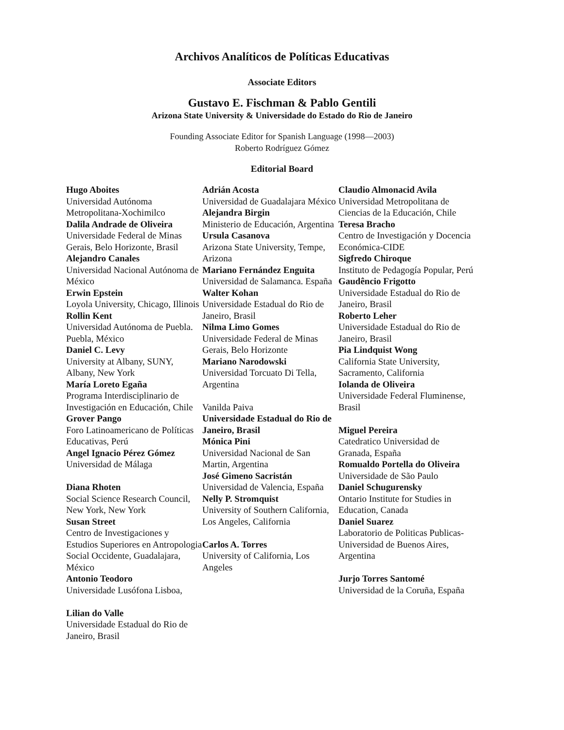Archivos Analíticos de Políticas Educativas
Associate Editors
Gustavo E. Fischman & Pablo Gentili
Arizona State University & Universidade do Estado do Rio de Janeiro
Founding Associate Editor for Spanish Language (1998—2003)
Roberto Rodríguez Gómez
Editorial Board
Hugo Aboites
Universidad Autónoma Metropolitana-Xochimilco
Dalila Andrade de Oliveira
Universidade Federal de Minas Gerais, Belo Horizonte, Brasil
Alejandro Canales
Universidad Nacional Autónoma de México
Erwin Epstein
Loyola University, Chicago, Illinois
Rollin Kent
Universidad Autónoma de Puebla. Puebla, México
Daniel C. Levy
University at Albany, SUNY, Albany, New York
María Loreto Egaña
Programa Interdisciplinario de Investigación en Educación, Chile
Grover Pango
Foro Latinoamericano de Políticas Educativas, Perú
Angel Ignacio Pérez Gómez
Universidad de Málaga
Diana Rhoten
Social Science Research Council, New York, New York
Susan Street
Centro de Investigaciones y Estudios Superiores en Antropologia Social Occidente, Guadalajara, México
Antonio Teodoro
Universidade Lusófona Lisboa,
Lilian do Valle
Universidade Estadual do Rio de Janeiro, Brasil
Adrián Acosta
Universidad de Guadalajara México
Alejandra Birgin
Ministerio de Educación, Argentina
Ursula Casanova
Arizona State University, Tempe, Arizona
Mariano Fernández Enguita
Universidad de Salamanca. España
Walter Kohan
Universidade Estadual do Rio de Janeiro, Brasil
Nilma Limo Gomes
Universidade Federal de Minas Gerais, Belo Horizonte
Mariano Narodowski
Universidad Torcuato Di Tella, Argentina
Vanilda Paiva
Universidade Estadual do Rio de Janeiro, Brasil
Mónica Pini
Universidad Nacional de San Martin, Argentina
José Gimeno Sacristán
Universidad de Valencia, España
Nelly P. Stromquist
University of Southern California, Los Angeles, California
Carlos A. Torres
University of California, Los Angeles
Claudio Almonacid Avila
Universidad Metropolitana de Ciencias de la Educación, Chile
Teresa Bracho
Centro de Investigación y Docencia Económica-CIDE
Sigfredo Chiroque
Instituto de Pedagogía Popular, Perú
Gaudêncio Frigotto
Universidade Estadual do Rio de Janeiro, Brasil
Roberto Leher
Universidade Estadual do Rio de Janeiro, Brasil
Pia Lindquist Wong
California State University, Sacramento, California
Iolanda de Oliveira
Universidade Federal Fluminense, Brasil
Miguel Pereira
Catedratico Universidad de Granada, España
Romualdo Portella do Oliveira
Universidade de São Paulo
Daniel Schugurensky
Ontario Institute for Studies in Education, Canada
Daniel Suarez
Laboratorio de Politicas Publicas-Universidad de Buenos Aires, Argentina
Jurjo Torres Santomé
Universidad de la Coruña, España